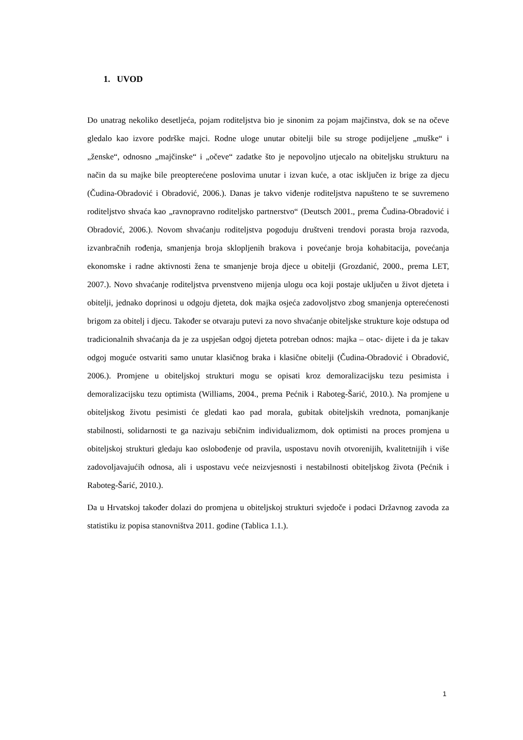1. UVOD
Do unatrag nekoliko desetljeća, pojam roditeljstva bio je sinonim za pojam majčinstva, dok se na očeve gledalo kao izvore podrške majci. Rodne uloge unutar obitelji bile su stroge podijeljene „muške“ i „ženske“, odnosno „majčinske“ i „očeve“ zadatke što je nepovoljno utjecalo na obiteljsku strukturu na način da su majke bile preopterećene poslovima unutar i izvan kuće, a otac isključen iz brige za djecu (Čudina-Obradović i Obradović, 2006.). Danas je takvo viđenje roditeljstva napušteno te se suvremeno roditeljstvo shvaća kao „ravnopravno roditeljsko partnerstvo“ (Deutsch 2001., prema Čudina-Obradović i Obradović, 2006.). Novom shvaćanju roditeljstva pogoduju društveni trendovi porasta broja razvoda, izvanbračnih rođenja, smanjenja broja sklopljenih brakova i povećanje broja kohabitacija, povećanja ekonomske i radne aktivnosti žena te smanjenje broja djece u obitelji (Grozdanić, 2000., prema LET, 2007.). Novo shvaćanje roditeljstva prvenstveno mijenja ulogu oca koji postaje uključen u život djeteta i obitelji, jednako doprinosi u odgoju djeteta, dok majka osjeća zadovoljstvo zbog smanjenja opterećenosti brigom za obitelj i djecu. Također se otvaraju putevi za novo shvaćanje obiteljske strukture koje odstupa od tradicionalnih shvaćanja da je za uspješan odgoj djeteta potreban odnos: majka – otac- dijete i da je takav odgoj moguće ostvariti samo unutar klasičnog braka i klasične obitelji (Čudina-Obradović i Obradović, 2006.). Promjene u obiteljskoj strukturi mogu se opisati kroz demoralizacijsku tezu pesimista i demoralizacijsku tezu optimista (Williams, 2004., prema Pećnik i Raboteg-Šarić, 2010.). Na promjene u obiteljskog životu pesimisti će gledati kao pad morala, gubitak obiteljskih vrednota, pomanjkanje stabilnosti, solidarnosti te ga nazivaju sebičnim individualizmom, dok optimisti na proces promjena u obiteljskoj strukturi gledaju kao oslobođenje od pravila, uspostavu novih otvorenijih, kvalitetnijih i više zadovoljavajućih odnosa, ali i uspostavu veće neizvjesnosti i nestabilnosti obiteljskog života (Pećnik i Raboteg-Šarić, 2010.).
Da u Hrvatskoj također dolazi do promjena u obiteljskoj strukturi svjedoče i podaci Državnog zavoda za statistiku iz popisa stanovništva 2011. godine (Tablica 1.1.).
1